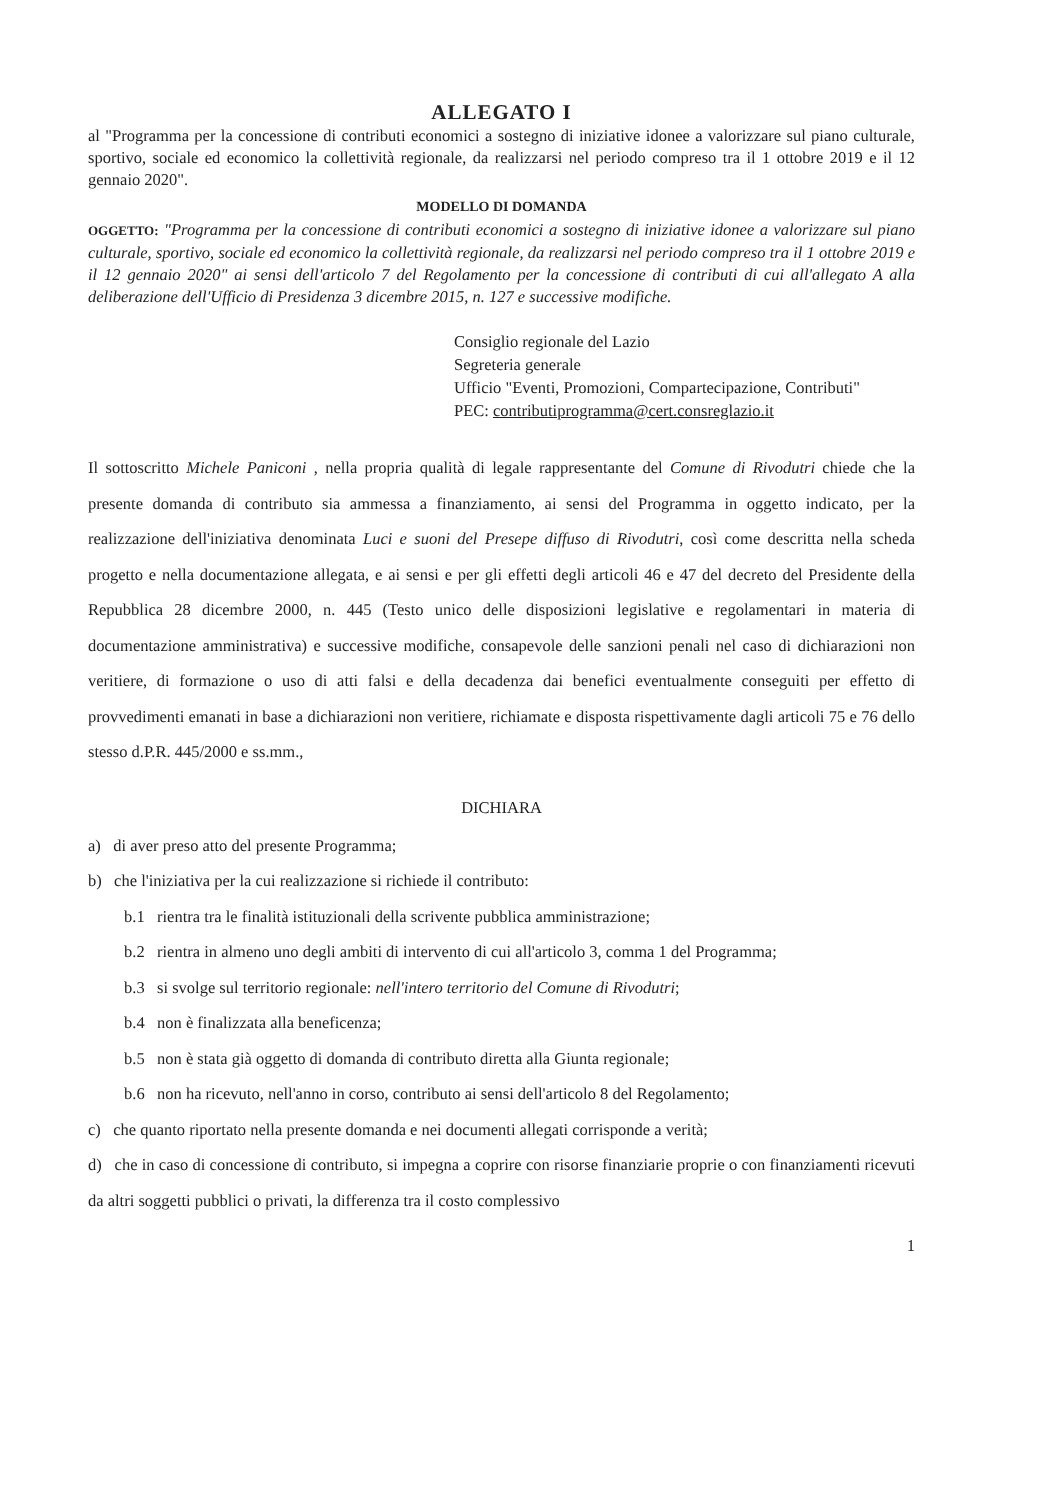ALLEGATO I
al "Programma per la concessione di contributi economici a sostegno di iniziative idonee a valorizzare sul piano culturale, sportivo, sociale ed economico la collettività regionale, da realizzarsi nel periodo compreso tra il 1 ottobre 2019 e il 12 gennaio 2020".
MODELLO DI DOMANDA
OGGETTO: "Programma per la concessione di contributi economici a sostegno di iniziative idonee a valorizzare sul piano culturale, sportivo, sociale ed economico la collettività regionale, da realizzarsi nel periodo compreso tra il 1 ottobre 2019 e il 12 gennaio 2020" ai sensi dell'articolo 7 del Regolamento per la concessione di contributi di cui all'allegato A alla deliberazione dell'Ufficio di Presidenza 3 dicembre 2015, n. 127 e successive modifiche.
Consiglio regionale del Lazio
Segreteria generale
Ufficio "Eventi, Promozioni, Compartecipazione, Contributi"
PEC: contributiprogramma@cert.consreglazio.it
Il sottoscritto Michele Paniconi , nella propria qualità di legale rappresentante del Comune di Rivodutri chiede che la presente domanda di contributo sia ammessa a finanziamento, ai sensi del Programma in oggetto indicato, per la realizzazione dell'iniziativa denominata Luci e suoni del Presepe diffuso di Rivodutri, così come descritta nella scheda progetto e nella documentazione allegata, e ai sensi e per gli effetti degli articoli 46 e 47 del decreto del Presidente della Repubblica 28 dicembre 2000, n. 445 (Testo unico delle disposizioni legislative e regolamentari in materia di documentazione amministrativa) e successive modifiche, consapevole delle sanzioni penali nel caso di dichiarazioni non veritiere, di formazione o uso di atti falsi e della decadenza dai benefici eventualmente conseguiti per effetto di provvedimenti emanati in base a dichiarazioni non veritiere, richiamate e disposta rispettivamente dagli articoli 75 e 76 dello stesso d.P.R. 445/2000 e ss.mm.,
DICHIARA
a) di aver preso atto del presente Programma;
b) che l'iniziativa per la cui realizzazione si richiede il contributo:
b.1 rientra tra le finalità istituzionali della scrivente pubblica amministrazione;
b.2 rientra in almeno uno degli ambiti di intervento di cui all'articolo 3, comma 1 del Programma;
b.3 si svolge sul territorio regionale: nell'intero territorio del Comune di Rivodutri;
b.4 non è finalizzata alla beneficenza;
b.5 non è stata già oggetto di domanda di contributo diretta alla Giunta regionale;
b.6 non ha ricevuto, nell'anno in corso, contributo ai sensi dell'articolo 8 del Regolamento;
c) che quanto riportato nella presente domanda e nei documenti allegati corrisponde a verità;
d) che in caso di concessione di contributo, si impegna a coprire con risorse finanziarie proprie o con finanziamenti ricevuti da altri soggetti pubblici o privati, la differenza tra il costo complessivo
1